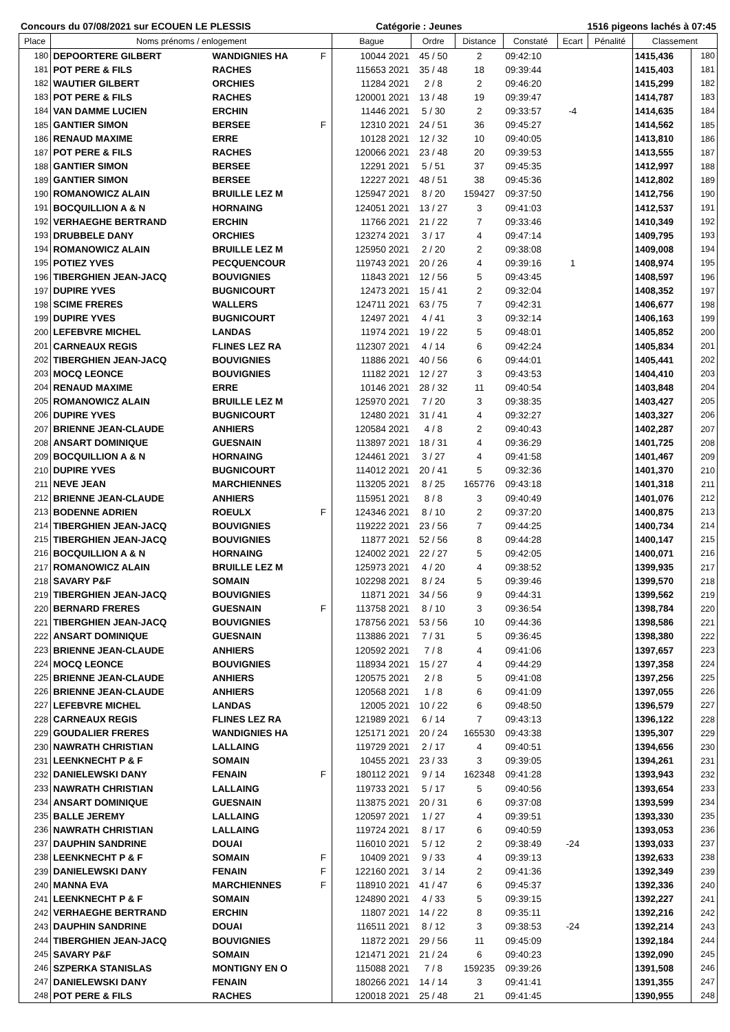Concours du 07/08/2021 sur ECOUEN LE PLESSIS Catégorie : Jeunes 1516 pigeons lachés à 07:45
| Place | Noms prénoms / enlogement | | | Bague | Ordre | Distance | Constaté | Ecart | Pénalité | Classement | |
| --- | --- | --- | --- | --- | --- | --- | --- | --- | --- | --- | --- |
| 180 | DEPOORTERE GILBERT | WANDIGNIES HA | F | 10044 2021 | 45 / 50 | 2 | 09:42:10 | | | 1415,436 | 180 |
| 181 | POT PERE & FILS | RACHES | | 115653 2021 | 35 / 48 | 18 | 09:39:44 | | | 1415,403 | 181 |
| 182 | WAUTIER GILBERT | ORCHIES | | 11284 2021 | 2 / 8 | 2 | 09:46:20 | | | 1415,299 | 182 |
| 183 | POT PERE & FILS | RACHES | | 120001 2021 | 13 / 48 | 19 | 09:39:47 | | | 1414,787 | 183 |
| 184 | VAN DAMME LUCIEN | ERCHIN | | 11446 2021 | 5 / 30 | 2 | 09:33:57 | -4 | | 1414,635 | 184 |
| 185 | GANTIER SIMON | BERSEE | F | 12310 2021 | 24 / 51 | 36 | 09:45:27 | | | 1414,562 | 185 |
| 186 | RENAUD MAXIME | ERRE | | 10128 2021 | 12 / 32 | 10 | 09:40:05 | | | 1413,810 | 186 |
| 187 | POT PERE & FILS | RACHES | | 120066 2021 | 23 / 48 | 20 | 09:39:53 | | | 1413,555 | 187 |
| 188 | GANTIER SIMON | BERSEE | | 12291 2021 | 5 / 51 | 37 | 09:45:35 | | | 1412,997 | 188 |
| 189 | GANTIER SIMON | BERSEE | | 12227 2021 | 48 / 51 | 38 | 09:45:36 | | | 1412,802 | 189 |
| 190 | ROMANOWICZ ALAIN | BRUILLE LEZ M | | 125947 2021 | 8 / 20 | 159427 | 09:37:50 | | | 1412,756 | 190 |
| 191 | BOCQUILLION A & N | HORNAING | | 124051 2021 | 13 / 27 | 3 | 09:41:03 | | | 1412,537 | 191 |
| 192 | VERHAEGHE BERTRAND | ERCHIN | | 11766 2021 | 21 / 22 | 7 | 09:33:46 | | | 1410,349 | 192 |
| 193 | DRUBBELE DANY | ORCHIES | | 123274 2021 | 3 / 17 | 4 | 09:47:14 | | | 1409,795 | 193 |
| 194 | ROMANOWICZ ALAIN | BRUILLE LEZ M | | 125950 2021 | 2 / 20 | 2 | 09:38:08 | | | 1409,008 | 194 |
| 195 | POTIEZ YVES | PECQUENCOUR | | 119743 2021 | 20 / 26 | 4 | 09:39:16 | 1 | | 1408,974 | 195 |
| 196 | TIBERGHIEN JEAN-JACQ | BOUVIGNIES | | 11843 2021 | 12 / 56 | 5 | 09:43:45 | | | 1408,597 | 196 |
| 197 | DUPIRE YVES | BUGNICOURT | | 12473 2021 | 15 / 41 | 2 | 09:32:04 | | | 1408,352 | 197 |
| 198 | SCIME FRERES | WALLERS | | 124711 2021 | 63 / 75 | 7 | 09:42:31 | | | 1406,677 | 198 |
| 199 | DUPIRE YVES | BUGNICOURT | | 12497 2021 | 4 / 41 | 3 | 09:32:14 | | | 1406,163 | 199 |
| 200 | LEFEBVRE MICHEL | LANDAS | | 11974 2021 | 19 / 22 | 5 | 09:48:01 | | | 1405,852 | 200 |
| 201 | CARNEAUX REGIS | FLINES LEZ RA | | 112307 2021 | 4 / 14 | 6 | 09:42:24 | | | 1405,834 | 201 |
| 202 | TIBERGHIEN JEAN-JACQ | BOUVIGNIES | | 11886 2021 | 40 / 56 | 6 | 09:44:01 | | | 1405,441 | 202 |
| 203 | MOCQ LEONCE | BOUVIGNIES | | 11182 2021 | 12 / 27 | 3 | 09:43:53 | | | 1404,410 | 203 |
| 204 | RENAUD MAXIME | ERRE | | 10146 2021 | 28 / 32 | 11 | 09:40:54 | | | 1403,848 | 204 |
| 205 | ROMANOWICZ ALAIN | BRUILLE LEZ M | | 125970 2021 | 7 / 20 | 3 | 09:38:35 | | | 1403,427 | 205 |
| 206 | DUPIRE YVES | BUGNICOURT | | 12480 2021 | 31 / 41 | 4 | 09:32:27 | | | 1403,327 | 206 |
| 207 | BRIENNE JEAN-CLAUDE | ANHIERS | | 120584 2021 | 4 / 8 | 2 | 09:40:43 | | | 1402,287 | 207 |
| 208 | ANSART DOMINIQUE | GUESNAIN | | 113897 2021 | 18 / 31 | 4 | 09:36:29 | | | 1401,725 | 208 |
| 209 | BOCQUILLION A & N | HORNAING | | 124461 2021 | 3 / 27 | 4 | 09:41:58 | | | 1401,467 | 209 |
| 210 | DUPIRE YVES | BUGNICOURT | | 114012 2021 | 20 / 41 | 5 | 09:32:36 | | | 1401,370 | 210 |
| 211 | NEVE JEAN | MARCHIENNES | | 113205 2021 | 8 / 25 | 165776 | 09:43:18 | | | 1401,318 | 211 |
| 212 | BRIENNE JEAN-CLAUDE | ANHIERS | | 115951 2021 | 8 / 8 | 3 | 09:40:49 | | | 1401,076 | 212 |
| 213 | BODENNE ADRIEN | ROEULX | F | 124346 2021 | 8 / 10 | 2 | 09:37:20 | | | 1400,875 | 213 |
| 214 | TIBERGHIEN JEAN-JACQ | BOUVIGNIES | | 119222 2021 | 23 / 56 | 7 | 09:44:25 | | | 1400,734 | 214 |
| 215 | TIBERGHIEN JEAN-JACQ | BOUVIGNIES | | 11877 2021 | 52 / 56 | 8 | 09:44:28 | | | 1400,147 | 215 |
| 216 | BOCQUILLION A & N | HORNAING | | 124002 2021 | 22 / 27 | 5 | 09:42:05 | | | 1400,071 | 216 |
| 217 | ROMANOWICZ ALAIN | BRUILLE LEZ M | | 125973 2021 | 4 / 20 | 4 | 09:38:52 | | | 1399,935 | 217 |
| 218 | SAVARY P&F | SOMAIN | | 102298 2021 | 8 / 24 | 5 | 09:39:46 | | | 1399,570 | 218 |
| 219 | TIBERGHIEN JEAN-JACQ | BOUVIGNIES | | 11871 2021 | 34 / 56 | 9 | 09:44:31 | | | 1399,562 | 219 |
| 220 | BERNARD FRERES | GUESNAIN | F | 113758 2021 | 8 / 10 | 3 | 09:36:54 | | | 1398,784 | 220 |
| 221 | TIBERGHIEN JEAN-JACQ | BOUVIGNIES | | 178756 2021 | 53 / 56 | 10 | 09:44:36 | | | 1398,586 | 221 |
| 222 | ANSART DOMINIQUE | GUESNAIN | | 113886 2021 | 7 / 31 | 5 | 09:36:45 | | | 1398,380 | 222 |
| 223 | BRIENNE JEAN-CLAUDE | ANHIERS | | 120592 2021 | 7 / 8 | 4 | 09:41:06 | | | 1397,657 | 223 |
| 224 | MOCQ LEONCE | BOUVIGNIES | | 118934 2021 | 15 / 27 | 4 | 09:44:29 | | | 1397,358 | 224 |
| 225 | BRIENNE JEAN-CLAUDE | ANHIERS | | 120575 2021 | 2 / 8 | 5 | 09:41:08 | | | 1397,256 | 225 |
| 226 | BRIENNE JEAN-CLAUDE | ANHIERS | | 120568 2021 | 1 / 8 | 6 | 09:41:09 | | | 1397,055 | 226 |
| 227 | LEFEBVRE MICHEL | LANDAS | | 12005 2021 | 10 / 22 | 6 | 09:48:50 | | | 1396,579 | 227 |
| 228 | CARNEAUX REGIS | FLINES LEZ RA | | 121989 2021 | 6 / 14 | 7 | 09:43:13 | | | 1396,122 | 228 |
| 229 | GOUDALIER FRERES | WANDIGNIES HA | | 125171 2021 | 20 / 24 | 165530 | 09:43:38 | | | 1395,307 | 229 |
| 230 | NAWRATH CHRISTIAN | LALLAING | | 119729 2021 | 2 / 17 | 4 | 09:40:51 | | | 1394,656 | 230 |
| 231 | LEENKNECHT P & F | SOMAIN | | 10455 2021 | 23 / 33 | 3 | 09:39:05 | | | 1394,261 | 231 |
| 232 | DANIELEWSKI DANY | FENAIN | F | 180112 2021 | 9 / 14 | 162348 | 09:41:28 | | | 1393,943 | 232 |
| 233 | NAWRATH CHRISTIAN | LALLAING | | 119733 2021 | 5 / 17 | 5 | 09:40:56 | | | 1393,654 | 233 |
| 234 | ANSART DOMINIQUE | GUESNAIN | | 113875 2021 | 20 / 31 | 6 | 09:37:08 | | | 1393,599 | 234 |
| 235 | BALLE JEREMY | LALLAING | | 120597 2021 | 1 / 27 | 4 | 09:39:51 | | | 1393,330 | 235 |
| 236 | NAWRATH CHRISTIAN | LALLAING | | 119724 2021 | 8 / 17 | 6 | 09:40:59 | | | 1393,053 | 236 |
| 237 | DAUPHIN SANDRINE | DOUAI | | 116010 2021 | 5 / 12 | 2 | 09:38:49 | -24 | | 1393,033 | 237 |
| 238 | LEENKNECHT P & F | SOMAIN | F | 10409 2021 | 9 / 33 | 4 | 09:39:13 | | | 1392,633 | 238 |
| 239 | DANIELEWSKI DANY | FENAIN | F | 122160 2021 | 3 / 14 | 2 | 09:41:36 | | | 1392,349 | 239 |
| 240 | MANNA EVA | MARCHIENNES | F | 118910 2021 | 41 / 47 | 6 | 09:45:37 | | | 1392,336 | 240 |
| 241 | LEENKNECHT P & F | SOMAIN | | 124890 2021 | 4 / 33 | 5 | 09:39:15 | | | 1392,227 | 241 |
| 242 | VERHAEGHE BERTRAND | ERCHIN | | 11807 2021 | 14 / 22 | 8 | 09:35:11 | | | 1392,216 | 242 |
| 243 | DAUPHIN SANDRINE | DOUAI | | 116511 2021 | 8 / 12 | 3 | 09:38:53 | -24 | | 1392,214 | 243 |
| 244 | TIBERGHIEN JEAN-JACQ | BOUVIGNIES | | 11872 2021 | 29 / 56 | 11 | 09:45:09 | | | 1392,184 | 244 |
| 245 | SAVARY P&F | SOMAIN | | 121471 2021 | 21 / 24 | 6 | 09:40:23 | | | 1392,090 | 245 |
| 246 | SZPERKA STANISLAS | MONTIGNY EN O | | 115088 2021 | 7 / 8 | 159235 | 09:39:26 | | | 1391,508 | 246 |
| 247 | DANIELEWSKI DANY | FENAIN | | 180266 2021 | 14 / 14 | 3 | 09:41:41 | | | 1391,355 | 247 |
| 248 | POT PERE & FILS | RACHES | | 120018 2021 | 25 / 48 | 21 | 09:41:45 | | | 1390,955 | 248 |